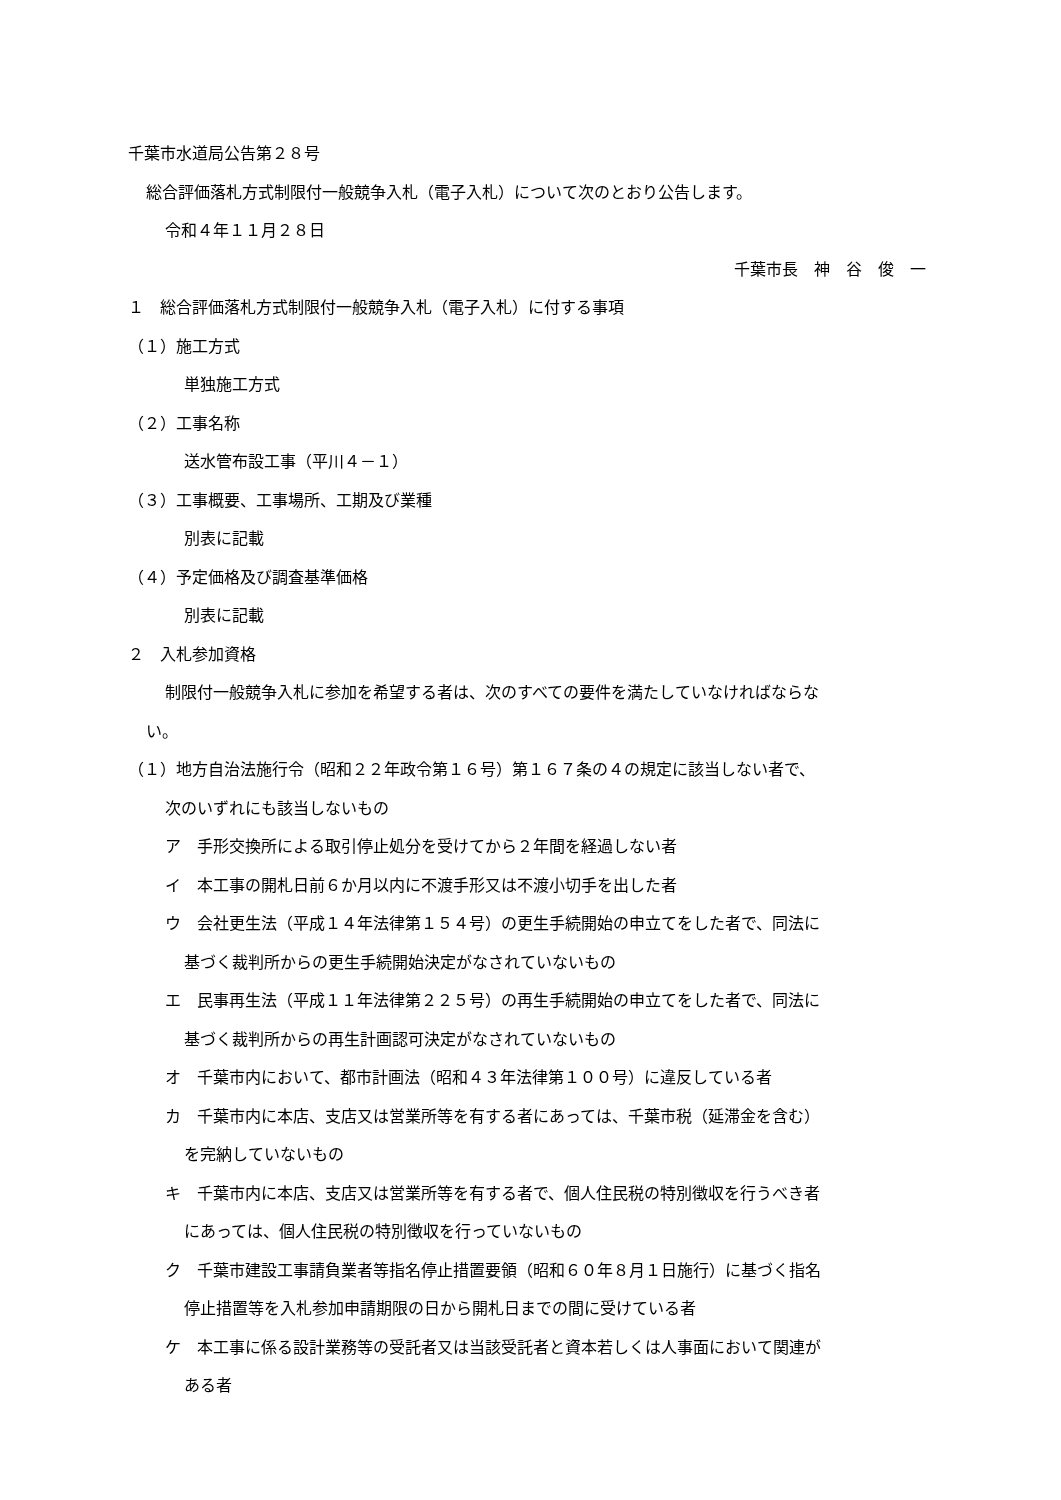千葉市水道局公告第２８号
総合評価落札方式制限付一般競争入札（電子入札）について次のとおり公告します。
令和４年１１月２８日
千葉市長　神　谷　俊　一
１　総合評価落札方式制限付一般競争入札（電子入札）に付する事項
（１）施工方式
単独施工方式
（２）工事名称
送水管布設工事（平川４－１）
（３）工事概要、工事場所、工期及び業種
別表に記載
（４）予定価格及び調査基準価格
別表に記載
２　入札参加資格
制限付一般競争入札に参加を希望する者は、次のすべての要件を満たしていなければならな
い。
（１）地方自治法施行令（昭和２２年政令第１６号）第１６７条の４の規定に該当しない者で、
次のいずれにも該当しないもの
ア　手形交換所による取引停止処分を受けてから２年間を経過しない者
イ　本工事の開札日前６か月以内に不渡手形又は不渡小切手を出した者
ウ　会社更生法（平成１４年法律第１５４号）の更生手続開始の申立てをした者で、同法に
基づく裁判所からの更生手続開始決定がなされていないもの
エ　民事再生法（平成１１年法律第２２５号）の再生手続開始の申立てをした者で、同法に
基づく裁判所からの再生計画認可決定がなされていないもの
オ　千葉市内において、都市計画法（昭和４３年法律第１００号）に違反している者
カ　千葉市内に本店、支店又は営業所等を有する者にあっては、千葉市税（延滞金を含む）
を完納していないもの
キ　千葉市内に本店、支店又は営業所等を有する者で、個人住民税の特別徴収を行うべき者
にあっては、個人住民税の特別徴収を行っていないもの
ク　千葉市建設工事請負業者等指名停止措置要領（昭和６０年８月１日施行）に基づく指名
停止措置等を入札参加申請期限の日から開札日までの間に受けている者
ケ　本工事に係る設計業務等の受託者又は当該受託者と資本若しくは人事面において関連が
ある者